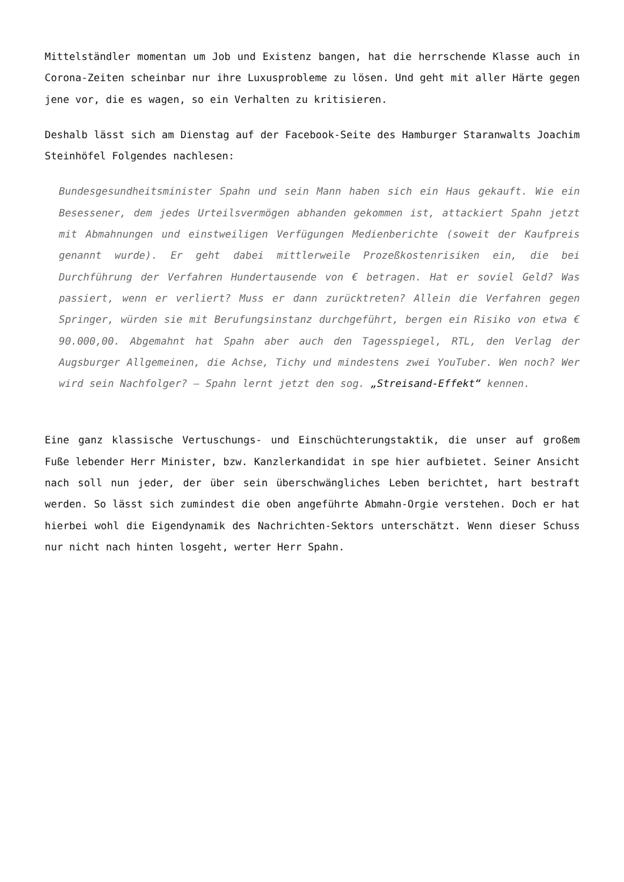Mittelständler momentan um Job und Existenz bangen, hat die herrschende Klasse auch in Corona-Zeiten scheinbar nur ihre Luxusprobleme zu lösen. Und geht mit aller Härte gegen jene vor, die es wagen, so ein Verhalten zu kritisieren.
Deshalb lässt sich am Dienstag auf der Facebook-Seite des Hamburger Staranwalts Joachim Steinhöfel Folgendes nachlesen:
Bundesgesundheitsminister Spahn und sein Mann haben sich ein Haus gekauft. Wie ein Besessener, dem jedes Urteilsvermögen abhanden gekommen ist, attackiert Spahn jetzt mit Abmahnungen und einstweiligen Verfügungen Medienberichte (soweit der Kaufpreis genannt wurde). Er geht dabei mittlerweile Prozeßkostenrisiken ein, die bei Durchführung der Verfahren Hundertausende von € betragen. Hat er soviel Geld? Was passiert, wenn er verliert? Muss er dann zurücktreten? Allein die Verfahren gegen Springer, würden sie mit Berufungsinstanz durchgeführt, bergen ein Risiko von etwa € 90.000,00. Abgemahnt hat Spahn aber auch den Tagesspiegel, RTL, den Verlag der Augsburger Allgemeinen, die Achse, Tichy und mindestens zwei YouTuber. Wen noch? Wer wird sein Nachfolger? – Spahn lernt jetzt den sog. „Streisand-Effekt“ kennen.
Eine ganz klassische Vertuschungs- und Einschüchterungstaktik, die unser auf großem Fuße lebender Herr Minister, bzw. Kanzlerkandidat in spe hier aufbietet. Seiner Ansicht nach soll nun jeder, der über sein überschwängliches Leben berichtet, hart bestraft werden. So lässt sich zumindest die oben angeführte Abmahn-Orgie verstehen. Doch er hat hierbei wohl die Eigendynamik des Nachrichten-Sektors unterschätzt. Wenn dieser Schuss nur nicht nach hinten losgeht, werter Herr Spahn.